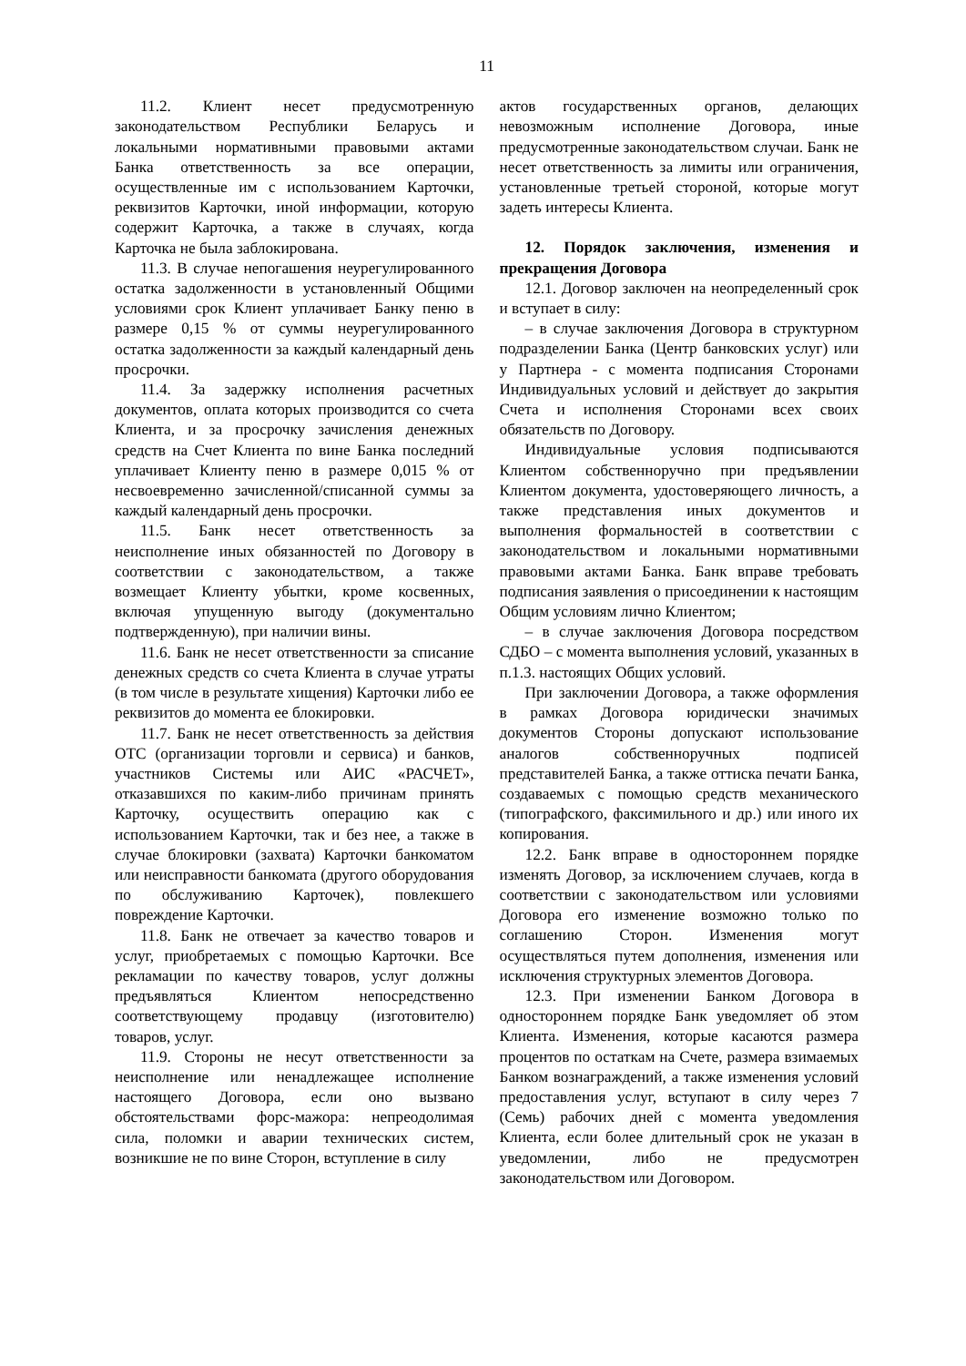11
11.2. Клиент несет предусмотренную законодательством Республики Беларусь и локальными нормативными правовыми актами Банка ответственность за все операции, осуществленные им с использованием Карточки, реквизитов Карточки, иной информации, которую содержит Карточка, а также в случаях, когда Карточка не была заблокирована.
11.3. В случае непогашения неурегулированного остатка задолженности в установленный Общими условиями срок Клиент уплачивает Банку пеню в размере 0,15 % от суммы неурегулированного остатка задолженности за каждый календарный день просрочки.
11.4. За задержку исполнения расчетных документов, оплата которых производится со счета Клиента, и за просрочку зачисления денежных средств на Счет Клиента по вине Банка последний уплачивает Клиенту пеню в размере 0,015 % от несвоевременно зачисленной/списанной суммы за каждый календарный день просрочки.
11.5. Банк несет ответственность за неисполнение иных обязанностей по Договору в соответствии с законодательством, а также возмещает Клиенту убытки, кроме косвенных, включая упущенную выгоду (документально подтвержденную), при наличии вины.
11.6. Банк не несет ответственности за списание денежных средств со счета Клиента в случае утраты (в том числе в результате хищения) Карточки либо ее реквизитов до момента ее блокировки.
11.7. Банк не несет ответственность за действия ОТС (организации торговли и сервиса) и банков, участников Системы или АИС «РАСЧЕТ», отказавшихся по каким-либо причинам принять Карточку, осуществить операцию как с использованием Карточки, так и без нее, а также в случае блокировки (захвата) Карточки банкоматом или неисправности банкомата (другого оборудования по обслуживанию Карточек), повлекшего повреждение Карточки.
11.8. Банк не отвечает за качество товаров и услуг, приобретаемых с помощью Карточки. Все рекламации по качеству товаров, услуг должны предъявляться Клиентом непосредственно соответствующему продавцу (изготовителю) товаров, услуг.
11.9. Стороны не несут ответственности за неисполнение или ненадлежащее исполнение настоящего Договора, если оно вызвано обстоятельствами форс-мажора: непреодолимая сила, поломки и аварии технических систем, возникшие не по вине Сторон, вступление в силу
актов государственных органов, делающих невозможным исполнение Договора, иные предусмотренные законодательством случаи. Банк не несет ответственность за лимиты или ограничения, установленные третьей стороной, которые могут задеть интересы Клиента.
12. Порядок заключения, изменения и прекращения Договора
12.1. Договор заключен на неопределенный срок и вступает в силу:
– в случае заключения Договора в структурном подразделении Банка (Центр банковских услуг) или у Партнера - с момента подписания Сторонами Индивидуальных условий и действует до закрытия Счета и исполнения Сторонами всех своих обязательств по Договору.
Индивидуальные условия подписываются Клиентом собственноручно при предъявлении Клиентом документа, удостоверяющего личность, а также представления иных документов и выполнения формальностей в соответствии с законодательством и локальными нормативными правовыми актами Банка. Банк вправе требовать подписания заявления о присоединении к настоящим Общим условиям лично Клиентом;
– в случае заключения Договора посредством СДБО – с момента выполнения условий, указанных в п.1.3. настоящих Общих условий.
При заключении Договора, а также оформления в рамках Договора юридически значимых документов Стороны допускают использование аналогов собственноручных подписей представителей Банка, а также оттиска печати Банка, создаваемых с помощью средств механического (типографского, факсимильного и др.) или иного их копирования.
12.2. Банк вправе в одностороннем порядке изменять Договор, за исключением случаев, когда в соответствии с законодательством или условиями Договора его изменение возможно только по соглашению Сторон. Изменения могут осуществляться путем дополнения, изменения или исключения структурных элементов Договора.
12.3. При изменении Банком Договора в одностороннем порядке Банк уведомляет об этом Клиента. Изменения, которые касаются размера процентов по остаткам на Счете, размера взимаемых Банком вознаграждений, а также изменения условий предоставления услуг, вступают в силу через 7 (Семь) рабочих дней с момента уведомления Клиента, если более длительный срок не указан в уведомлении, либо не предусмотрен законодательством или Договором.